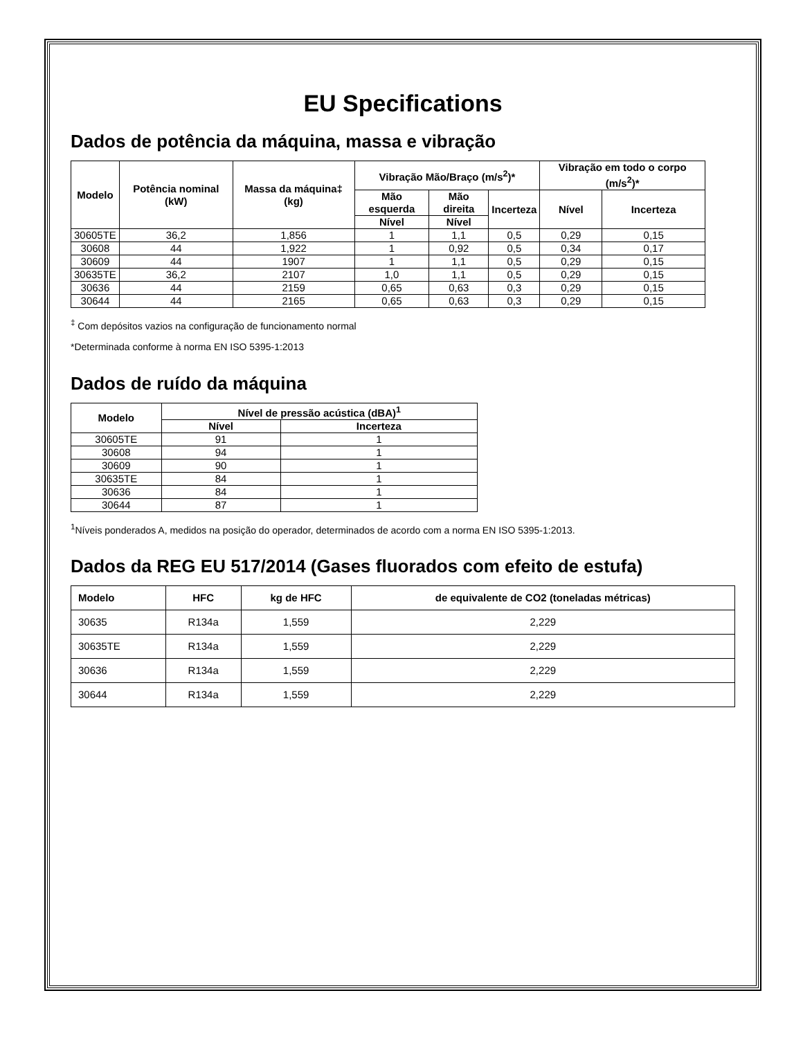EU Specifications
Dados de potência da máquina, massa e vibração
| Modelo | Potência nominal (kW) | Massa da máquina‡ (kg) | Vibração Mão/Braço (m/s<sup>2</sup>)* | | | Vibração em todo o corpo (m/s<sup>2</sup>)* | |
| --- | --- | --- | --- | --- | --- | --- | --- |
| | | | Mão esquerda | Mão direita | Incerteza | Nível | Incerteza |
| | | | Nível | Nível | | | |
| 30605TE | 36,2 | 1,856 | 1 | 1,1 | 0,5 | 0,29 | 0,15 |
| 30608 | 44 | 1,922 | 1 | 0,92 | 0,5 | 0,34 | 0,17 |
| 30609 | 44 | 1907 | 1 | 1,1 | 0,5 | 0,29 | 0,15 |
| 30635TE | 36,2 | 2107 | 1,0 | 1,1 | 0,5 | 0,29 | 0,15 |
| 30636 | 44 | 2159 | 0,65 | 0,63 | 0,3 | 0,29 | 0,15 |
| 30644 | 44 | 2165 | 0,65 | 0,63 | 0,3 | 0,29 | 0,15 |
<sup>‡</sup> Com depósitos vazios na configuração de funcionamento normal
*Determinada conforme à norma EN ISO 5395-1:2013
Dados de ruído da máquina
| Modelo | Nível de pressão acústica (dBA)<sup>1</sup> | |
| --- | --- | --- |
| | Nível | Incerteza |
| 30605TE | 91 | 1 |
| 30608 | 94 | 1 |
| 30609 | 90 | 1 |
| 30635TE | 84 | 1 |
| 30636 | 84 | 1 |
| 30644 | 87 | 1 |
<sup>1</sup> Níveis ponderados A, medidos na posição do operador, determinados de acordo com a norma EN ISO 5395-1:2013.
Dados da REG EU 517/2014 (Gases fluorados com efeito de estufa)
| Modelo | HFC | kg de HFC | de equivalente de CO2 (toneladas métricas) |
| --- | --- | --- | --- |
| 30635 | R134a | 1,559 | 2,229 |
| 30635TE | R134a | 1,559 | 2,229 |
| 30636 | R134a | 1,559 | 2,229 |
| 30644 | R134a | 1,559 | 2,229 |